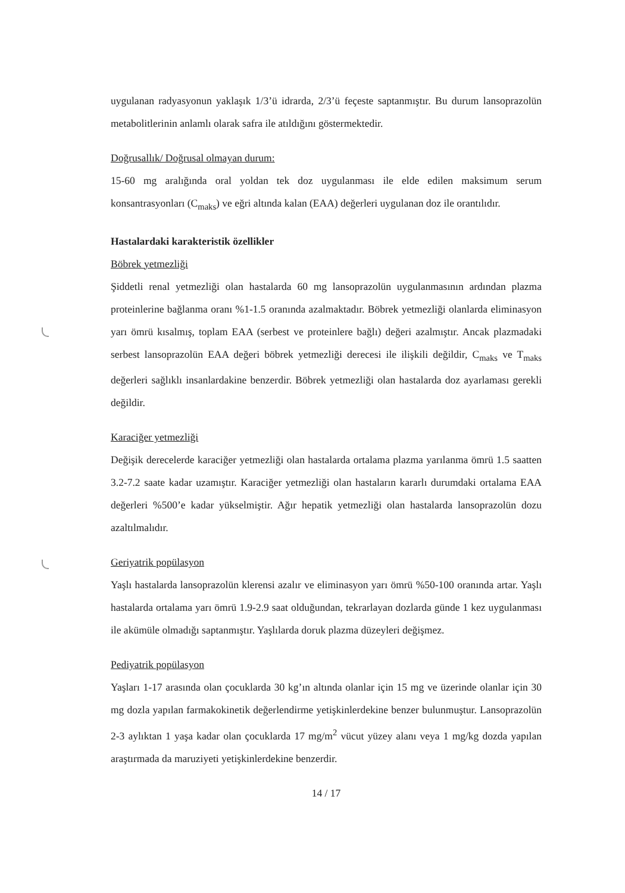uygulanan radyasyonun yaklaşık 1/3’ü idrarda, 2/3’ü feçeste saptanmıştır. Bu durum lansoprazolün metabolitlerinin anlamlı olarak safra ile atıldığını göstermektedir.
Doğrusallık/ Doğrusal olmayan durum:
15-60 mg aralığında oral yoldan tek doz uygulanması ile elde edilen maksimum serum konsantrasyonları (C<sub>maks</sub>) ve eğri altında kalan (EAA) değerleri uygulanan doz ile orantılıdır.
Hastalardaki karakteristik özellikler
Böbrek yetmezliği
Şiddetli renal yetmezliği olan hastalarda 60 mg lansoprazolün uygulanmasının ardından plazma proteinlerine bağlanma oranı %1-1.5 oranında azalmaktadır. Böbrek yetmezliği olanlarda eliminasyon yarı ömrü kısalmış, toplam EAA (serbest ve proteinlere bağlı) değeri azalmıştır. Ancak plazmadaki serbest lansoprazolün EAA değeri böbrek yetmezliği derecesi ile ilişkili değildir, C<sub>maks</sub> ve T<sub>maks</sub> değerleri sağlıklı insanlardakine benzerdir. Böbrek yetmezliği olan hastalarda doz ayarlaması gerekli değildir.
Karaciğer yetmezliği
Değişik derecelerde karaciğer yetmezliği olan hastalarda ortalama plazma yarılanma ömrü 1.5 saatten 3.2-7.2 saate kadar uzamıştır. Karaciğer yetmezliği olan hastaların kararlı durumdaki ortalama EAA değerleri %500’e kadar yükselmiştir. Ağır hepatik yetmezliği olan hastalarda lansoprazolün dozu azaltılmalıdır.
Geriyatrik popülasyon
Yaşlı hastalarda lansoprazolün klerensi azalır ve eliminasyon yarı ömrü %50-100 oranında artar. Yaşlı hastalarda ortalama yarı ömrü 1.9-2.9 saat olduğundan, tekrarlayan dozlarda günde 1 kez uygulanması ile akümüle olmadığı saptanmıştır. Yaşlılarda doruk plazma düzeyleri değişmez.
Pediyatrik popülasyon
Yaşları 1-17 arasında olan çocuklarda 30 kg’ın altında olanlar için 15 mg ve üzerinde olanlar için 30 mg dozla yapılan farmakokinetik değerlendirme yetişkinlerdekine benzer bulunmuştur. Lansoprazolün 2-3 aylıktan 1 yaşa kadar olan çocuklarda 17 mg/m<sup>2</sup> vücut yüzey alanı veya 1 mg/kg dozda yapılan araştırmada da maruziyeti yetişkinlerdekine benzerdir.
14 / 17